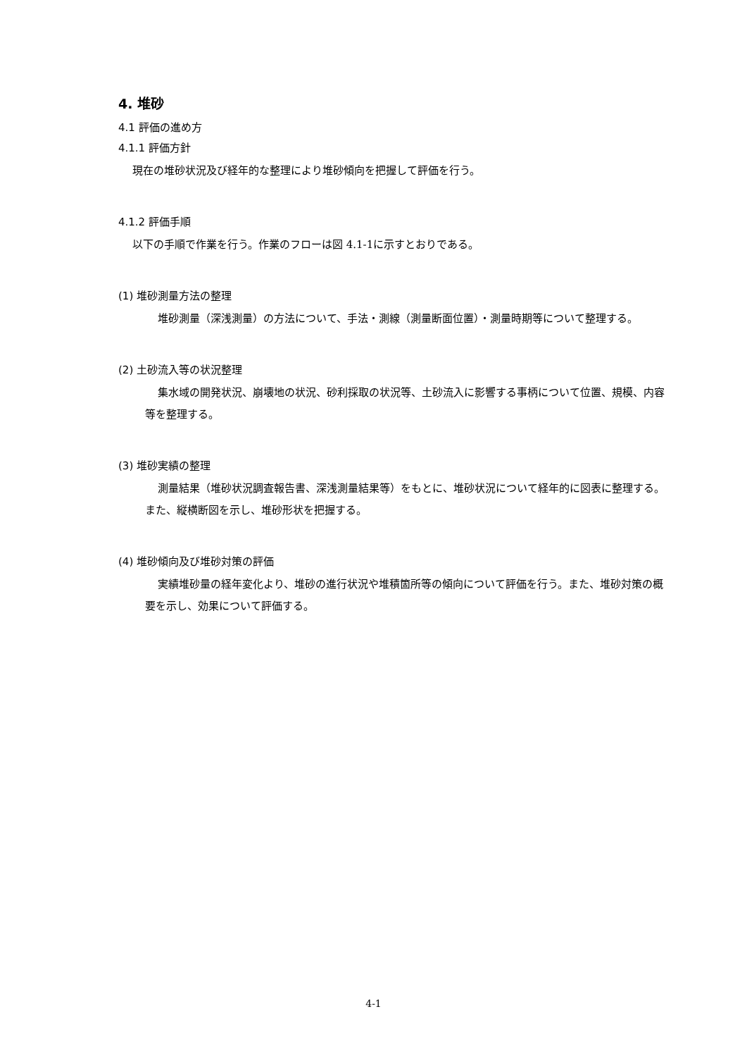4. 堆砂
4.1 評価の進め方
4.1.1 評価方針
現在の堆砂状況及び経年的な整理により堆砂傾向を把握して評価を行う。
4.1.2 評価手順
以下の手順で作業を行う。作業のフローは図 4.1-1に示すとおりである。
(1) 堆砂測量方法の整理
堆砂測量（深浅測量）の方法について、手法・測線（測量断面位置）・測量時期等について整理する。
(2) 土砂流入等の状況整理
集水域の開発状況、崩壊地の状況、砂利採取の状況等、土砂流入に影響する事柄について位置、規模、内容等を整理する。
(3) 堆砂実績の整理
測量結果（堆砂状況調査報告書、深浅測量結果等）をもとに、堆砂状況について経年的に図表に整理する。また、縦横断図を示し、堆砂形状を把握する。
(4) 堆砂傾向及び堆砂対策の評価
実績堆砂量の経年変化より、堆砂の進行状況や堆積箇所等の傾向について評価を行う。また、堆砂対策の概要を示し、効果について評価する。
4-1